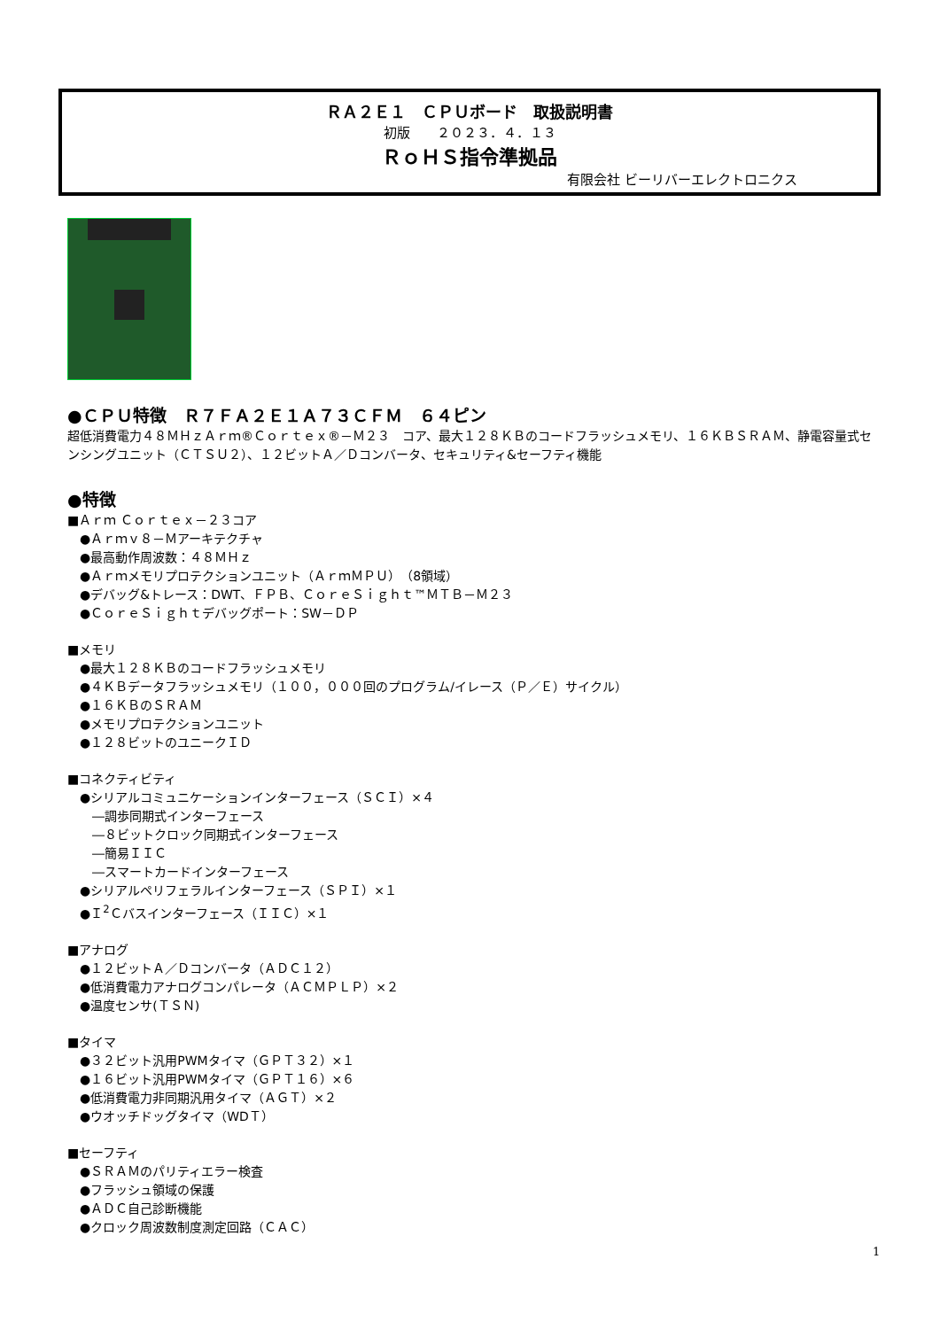ＲＡ２Ｅ１　ＣＰＵボード　取扱説明書
初版　　２０２３．４．１３
ＲｏＨＳ指令準拠品
有限会社 ビーリバーエレクトロニクス
●ＣＰＵ特徴　Ｒ７ＦＡ２Ｅ１Ａ７３ＣＦＭ　６４ピン
超低消費電力４８ＭＨｚＡｒｍ®Ｃｏｒｔｅｘ®－Ｍ２３　コア、最大１２８ＫＢのコードフラッシュメモリ、１６ＫＢＳＲＡＭ、静電容量式センシングユニット（ＣＴＳＵ２）、１２ビットＡ／Ｄコンバータ、セキュリティ&セーフティ機能
●特徴
■Ａｒｍ Ｃｏｒｔｅｘ－２３コア
●Ａｒｍｖ８－Ｍアーキテクチャ
●最高動作周波数：４８ＭＨｚ
●Ａｒｍメモリプロテクションユニット（ＡｒｍＭＰＵ）（8領域）
●デバッグ&トレース：DWT、ＦＰＢ、ＣｏｒｅＳｉｇｈｔ™ＭＴＢ－Ｍ２３
●ＣｏｒｅＳｉｇｈｔデバッグポート：SW－ＤＰ
■メモリ
●最大１２８ＫＢのコードフラッシュメモリ
●４ＫＢデータフラッシュメモリ（１００，０００回のプログラム/イレース（Ｐ／Ｅ）サイクル）
●１６ＫＢのＳＲＡＭ
●メモリプロテクションユニット
●１２８ビットのユニークＩＤ
■コネクティビティ
●シリアルコミュニケーションインターフェース（ＳＣＩ）×４
―調歩同期式インターフェース
―８ビットクロック同期式インターフェース
―簡易ＩＩＣ
―スマートカードインターフェース
●シリアルペリフェラルインターフェース（ＳＰＩ）×１
●Ｉ<sup>2</sup>Ｃバスインターフェース（ＩＩＣ）×１
■アナログ
●１２ビットＡ／Ｄコンバータ（ＡＤＣ１２）
●低消費電力アナログコンパレータ（ＡＣＭＰＬＰ）×２
●温度センサ(ＴＳＮ)
■タイマ
●３２ビット汎用PWMタイマ（ＧＰＴ３２）×１
●１６ビット汎用PWMタイマ（ＧＰＴ１６）×６
●低消費電力非同期汎用タイマ（ＡＧＴ）×２
●ウオッチドッグタイマ（WDＴ）
■セーフティ
●ＳＲＡＭのパリティエラー検査
●フラッシュ領域の保護
●ＡＤＣ自己診断機能
●クロック周波数制度測定回路（ＣＡＣ）
1